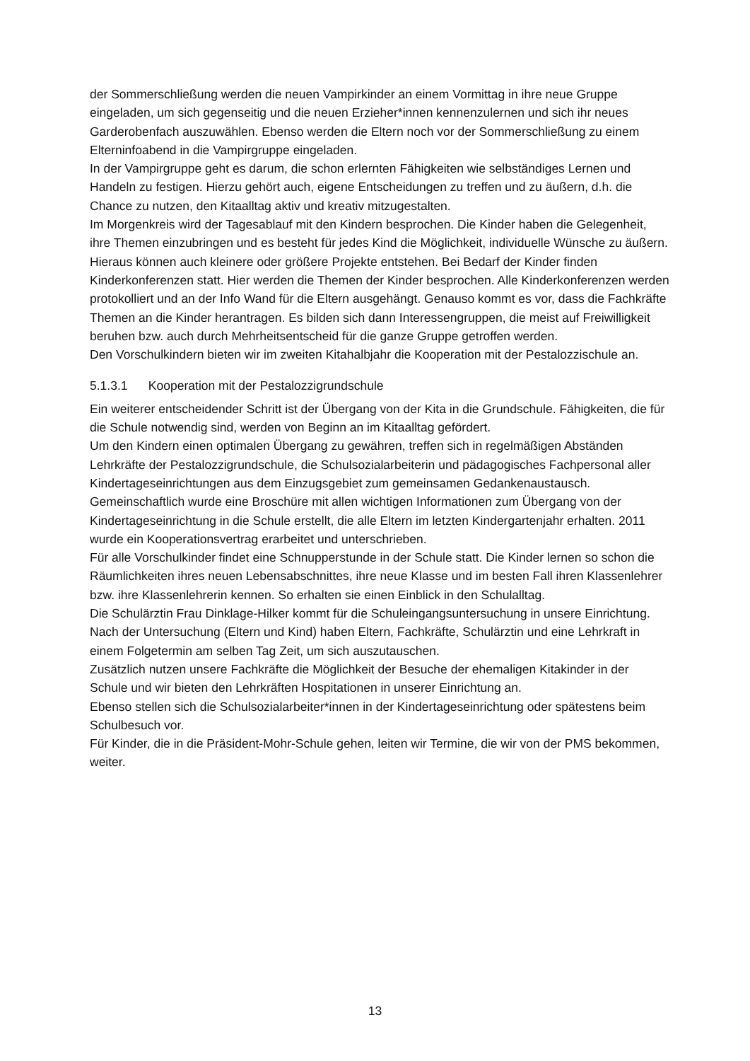der Sommerschließung werden die neuen Vampirkinder an einem Vormittag in ihre neue Gruppe eingeladen, um sich gegenseitig und die neuen Erzieher*innen kennenzulernen und sich ihr neues Garderobenfach auszuwählen. Ebenso werden die Eltern noch vor der Sommerschließung zu einem Elterninfoabend in die Vampirgruppe eingeladen.
In der Vampirgruppe geht es darum, die schon erlernten Fähigkeiten wie selbständiges Lernen und Handeln zu festigen. Hierzu gehört auch, eigene Entscheidungen zu treffen und zu äußern, d.h. die Chance zu nutzen, den Kitaalltag aktiv und kreativ mitzugestalten.
Im Morgenkreis wird der Tagesablauf mit den Kindern besprochen. Die Kinder haben die Gelegenheit, ihre Themen einzubringen und es besteht für jedes Kind die Möglichkeit, individuelle Wünsche zu äußern. Hieraus können auch kleinere oder größere Projekte entstehen. Bei Bedarf der Kinder finden Kinderkonferenzen statt. Hier werden die Themen der Kinder besprochen. Alle Kinderkonferenzen werden protokolliert und an der Info Wand für die Eltern ausgehängt. Genauso kommt es vor, dass die Fachkräfte Themen an die Kinder herantragen. Es bilden sich dann Interessengruppen, die meist auf Freiwilligkeit beruhen bzw. auch durch Mehrheitsentscheid für die ganze Gruppe getroffen werden.
Den Vorschulkindern bieten wir im zweiten Kitahalbjahr die Kooperation mit der Pestalozzischule an.
5.1.3.1 Kooperation mit der Pestalozzigrundschule
Ein weiterer entscheidender Schritt ist der Übergang von der Kita in die Grundschule. Fähigkeiten, die für die Schule notwendig sind, werden von Beginn an im Kitaalltag gefördert.
Um den Kindern einen optimalen Übergang zu gewähren, treffen sich in regelmäßigen Abständen Lehrkräfte der Pestalozzigrundschule, die Schulsozialarbeiterin und pädagogisches Fachpersonal aller Kindertageseinrichtungen aus dem Einzugsgebiet zum gemeinsamen Gedankenaustausch.
Gemeinschaftlich wurde eine Broschüre mit allen wichtigen Informationen zum Übergang von der Kindertageseinrichtung in die Schule erstellt, die alle Eltern im letzten Kindergartenjahr erhalten. 2011 wurde ein Kooperationsvertrag erarbeitet und unterschrieben.
Für alle Vorschulkinder findet eine Schnupperstunde in der Schule statt. Die Kinder lernen so schon die Räumlichkeiten ihres neuen Lebensabschnittes, ihre neue Klasse und im besten Fall ihren Klassenlehrer bzw. ihre Klassenlehrerin kennen. So erhalten sie einen Einblick in den Schulalltag.
Die Schulärztin Frau Dinklage-Hilker kommt für die Schuleingangsuntersuchung in unsere Einrichtung. Nach der Untersuchung (Eltern und Kind) haben Eltern, Fachkräfte, Schulärztin und eine Lehrkraft in einem Folgetermin am selben Tag Zeit, um sich auszutauschen.
Zusätzlich nutzen unsere Fachkräfte die Möglichkeit der Besuche der ehemaligen Kitakinder in der Schule und wir bieten den Lehrkräften Hospitationen in unserer Einrichtung an.
Ebenso stellen sich die Schulsozialarbeiter*innen in der Kindertageseinrichtung oder spätestens beim Schulbesuch vor.
Für Kinder, die in die Präsident-Mohr-Schule gehen, leiten wir Termine, die wir von der PMS bekommen, weiter.
13